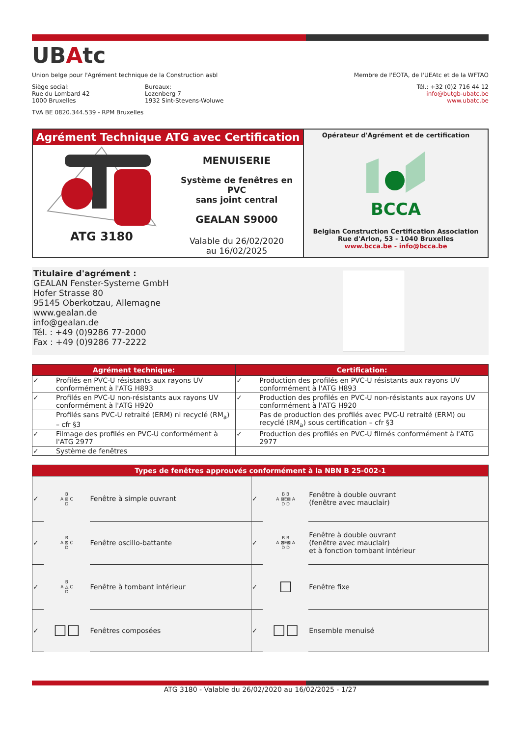UBAtc
Union belge pour l'Agrément technique de la Construction asbl
Membre de l'EOTA, de l'UEAtc et de la WFTAO
Siège social:
Rue du Lombard 42
1000 Bruxelles
Bureaux:
Lozenberg 7
1932 Sint-Stevens-Woluwe
Tél.: +32 (0)2 716 44 12
info@butgb-ubatc.be
www.ubatc.be
TVA BE 0820.344.539 - RPM Bruxelles
Agrément Technique ATG avec Certification
ATG 3180
MENUISERIE
Système de fenêtres en PVC
sans joint central
GEALAN S9000
Valable du 26/02/2020
au 16/02/2025
Opérateur d'Agrément et de certification
BCCA
Belgian Construction Certification Association
Rue d'Arlon, 53 - 1040 Bruxelles
www.bcca.be - info@bcca.be
Titulaire d'agrément :
GEALAN Fenster-Systeme GmbH
Hofer Strasse 80
95145 Oberkotzau, Allemagne
www.gealan.de
info@gealan.de
Tél. : +49 (0)9286 77-2000
Fax : +49 (0)9286 77-2222
| Agrément technique: | | Certification: | |
| --- | --- | --- | --- |
| ✓ | Profilés en PVC-U résistants aux rayons UV conformément à l'ATG H893 | ✓ | Production des profilés en PVC-U résistants aux rayons UV conformément à l'ATG H893 |
| ✓ | Profilés en PVC-U non-résistants aux rayons UV conformément à l'ATG H920 | ✓ | Production des profilés en PVC-U non-résistants aux rayons UV conformément à l'ATG H920 |
| | Profilés sans PVC-U retraité (ERM) ni recyclé (RM<sub>a</sub>) – cfr §3 | | Pas de production des profilés avec PVC-U retraité (ERM) ou recyclé (RM<sub>a</sub>) sous certification – cfr §3 |
| ✓ | Filmage des profilés en PVC-U conformément à l'ATG 2977 | ✓ | Production des profilés en PVC-U filmés conformément à l'ATG 2977 |
| ✓ | Système de fenêtres | | |
| Types de fenêtres approuvés conformément à la NBN B 25-002-1 | | | | | |
| --- | --- | --- | --- | --- | --- |
| ✓ | B A ⊠ C D | Fenêtre à simple ouvrant | ✓ | B B A ⊠E⊠ A D D | Fenêtre à double ouvrant (fenêtre avec mauclair) |
| ✓ | B A ⊠ C D | Fenêtre oscillo-battante | ✓ | B B A ⊠E⊠ A D D | Fenêtre à double ouvrant (fenêtre avec mauclair) et à fonction tombant intérieur |
| ✓ | B A △ C D | Fenêtre à tombant intérieur | ✓ | ☐ | Fenêtre fixe |
| ✓ | ☐☐ | Fenêtres composées | ✓ | ☐☐ | Ensemble menuisé |
ATG 3180 - Valable du 26/02/2020 au 16/02/2025 - 1/27